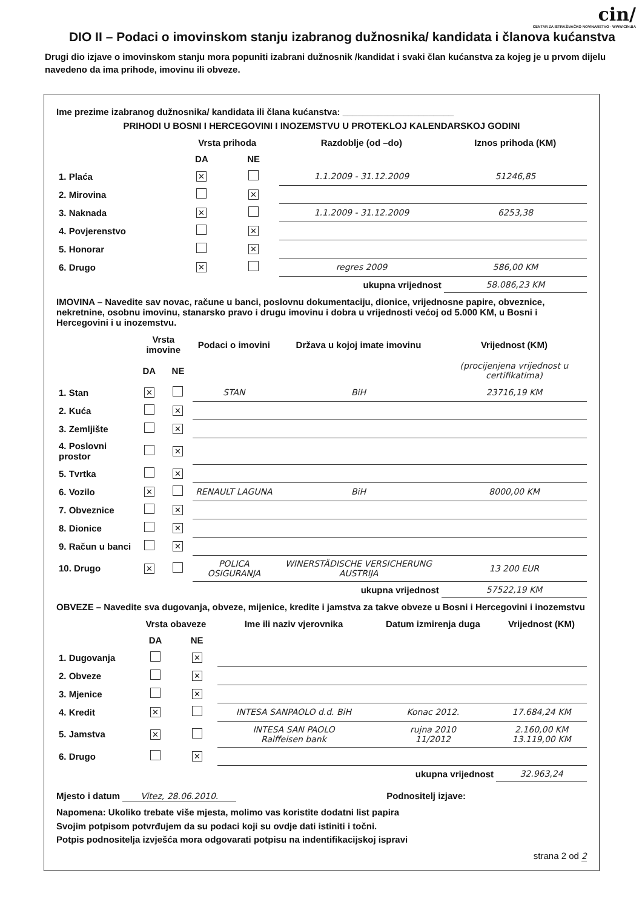cin/
CENTAR ZA ISTRAŽIVAČKO NOVINARSTVO - WWW.CIN.BA
DIO II – Podaci o imovinskom stanju izabranog dužnosnika/ kandidata i članova kućanstva
Drugi dio izjave o imovinskom stanju mora popuniti izabrani dužnosnik /kandidat i svaki član kućanstva za kojeg je u prvom dijelu navedeno da ima prihode, imovinu ili obveze.
Ime prezime izabranog dužnosnika/ kandidata ili člana kućanstva: ______________________
PRIHODI U BOSNI I HERCEGOVINI I INOZEMSTVU U PROTEKLOJ KALENDARSKOJ GODINI
| | Vrsta prihoda | | Razdoblje (od –do) | Iznos prihoda (KM) |
| --- | --- | --- | --- | --- |
| | DA | NE | | |
| 1. Plaća | ✕ | | 1.1.2009 - 31.12.2009 | 51246,85 |
| 2. Mirovina | | ✕ | | |
| 3. Naknada | ✕ | | 1.1.2009 - 31.12.2009 | 6253,38 |
| 4. Povjerenstvo | | ✕ | | |
| 5. Honorar | | ✕ | | |
| 6. Drugo | ✕ | | regres 2009 | 586,00 KM |
| ukupna vrijednost | | | | 58.086,23 KM |
IMOVINA – Navedite sav novac, račune u banci, poslovnu dokumentaciju, dionice, vrijednosne papire, obveznice, nekretnine, osobnu imovinu, stanarsko pravo i drugu imovinu i dobra u vrijednosti većoj od 5.000 KM, u Bosni i Hercegovini i u inozemstvu.
| | Vrsta imovine | | Podaci o imovini | Država u kojoj imate imovinu | Vrijednost (KM) |
| --- | --- | --- | --- | --- | --- |
| | DA | NE | | | (procijenjena vrijednost u certifikatima) |
| 1. Stan | ✕ | | STAN | BiH | 23716,19 KM |
| 2. Kuća | | ✕ | | | |
| 3. Zemljište | | ✕ | | | |
| 4. Poslovni prostor | | ✕ | | | |
| 5. Tvrtka | | ✕ | | | |
| 6. Vozilo | ✕ | | RENAULT LAGUNA | BiH | 8000,00 KM |
| 7. Obveznice | | ✕ | | | |
| 8. Dionice | | ✕ | | | |
| 9. Račun u banci | | ✕ | | | |
| 10. Drugo | ✕ | | POLICA OSIGURANJA | WINERSTÄDISCHE VERSICHERUNG AUSTRIJA | 13 200 EUR |
| ukupna vrijednost | | | | | 57522,19 KM |
OBVEZE – Navedite sva dugovanja, obveze, mijenice, kredite i jamstva za takve obveze u Bosni i Hercegovini i inozemstvu
| | Vrsta obaveze | | Ime ili naziv vjerovnika | Datum izmirenja duga | Vrijednost (KM) |
| --- | --- | --- | --- | --- | --- |
| | DA | NE | | | |
| 1. Dugovanja | | ✕ | | | |
| 2. Obveze | | ✕ | | | |
| 3. Mjenice | | ✕ | | | |
| 4. Kredit | ✕ | | INTESA SANPAOLO d.d. BiH | Konac 2012. | 17.684,24 KM |
| 5. Jamstva | ✕ | | INTESA SAN PAOLO Raiffeisen bank | rujna 2010 11/2012 | 2.160,00 KM 13.119,00 KM |
| 6. Drugo | | ✕ | | | |
| ukupna vrijednost | | | | | 32.963,24 |
Mjesto i datum Vitez, 28.06.2010. Podnositelj izjave:
Napomena: Ukoliko trebate više mjesta, molimo vas koristite dodatni list papira
Svojim potpisom potvrđujem da su podaci koji su ovdje dati istiniti i točni.
Potpis podnositelja izvješća mora odgovarati potpisu na indentifikacijskoj ispravi
strana 2 od 2